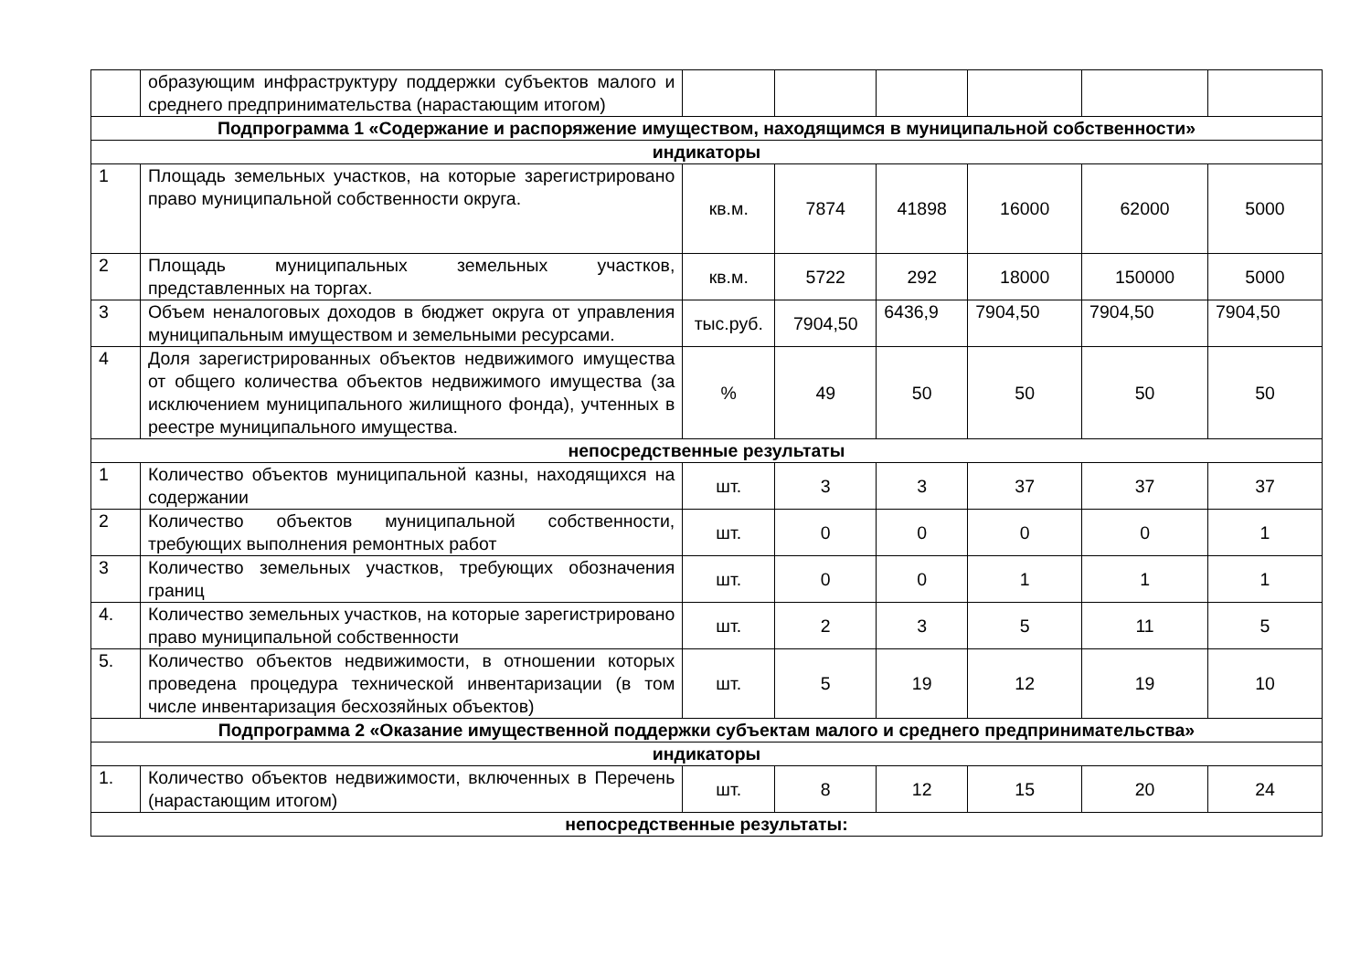| | образующим инфраструктуру поддержки субъектов малого и среднего предпринимательства (нарастающим итогом) | | | | | | |
| Подпрограмма 1 «Содержание и распоряжение имуществом, находящимся в муниципальной собственности» | | | | | | | |
| индикаторы | | | | | | | |
| 1 | Площадь земельных участков, на которые зарегистрировано право муниципальной собственности округа. | кв.м. | 7874 | 41898 | 16000 | 62000 | 5000 |
| 2 | Площадь муниципальных земельных участков, представленных на торгах. | кв.м. | 5722 | 292 | 18000 | 150000 | 5000 |
| 3 | Объем неналоговых доходов в бюджет округа от управления муниципальным имуществом и земельными ресурсами. | тыс.руб. | 7904,50 | 6436,9 | 7904,50 | 7904,50 | 7904,50 |
| 4 | Доля зарегистрированных объектов недвижимого имущества от общего количества объектов недвижимого имущества (за исключением муниципального жилищного фонда), учтенных в реестре муниципального имущества. | % | 49 | 50 | 50 | 50 | 50 |
| непосредственные результаты | | | | | | | |
| 1 | Количество объектов муниципальной казны, находящихся на содержании | шт. | 3 | 3 | 37 | 37 | 37 |
| 2 | Количество объектов муниципальной собственности, требующих выполнения ремонтных работ | шт. | 0 | 0 | 0 | 0 | 1 |
| 3 | Количество земельных участков, требующих обозначения границ | шт. | 0 | 0 | 1 | 1 | 1 |
| 4. | Количество земельных участков, на которые зарегистрировано право муниципальной собственности | шт. | 2 | 3 | 5 | 11 | 5 |
| 5. | Количество объектов недвижимости, в отношении которых проведена процедура технической инвентаризации (в том числе инвентаризация бесхозяйных объектов) | шт. | 5 | 19 | 12 | 19 | 10 |
| Подпрограмма 2 «Оказание имущественной поддержки субъектам малого и среднего предпринимательства» | | | | | | | |
| индикаторы | | | | | | | |
| 1. | Количество объектов недвижимости, включенных в Перечень (нарастающим итогом) | шт. | 8 | 12 | 15 | 20 | 24 |
| непосредственные результаты: | | | | | | | |